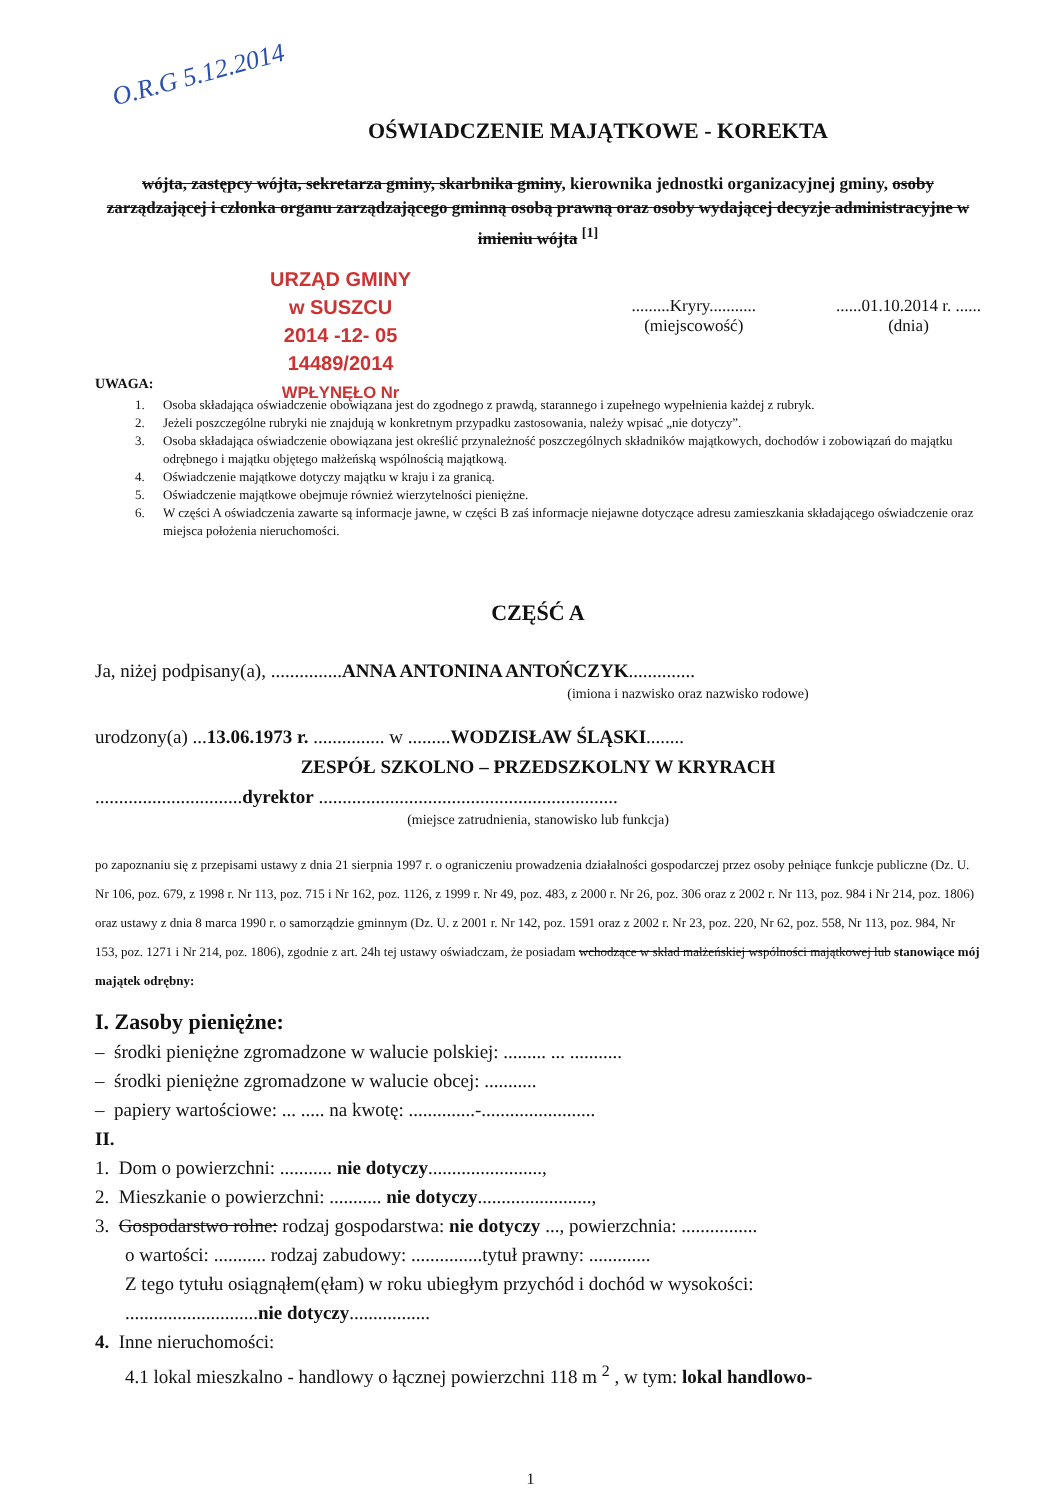O.R.G 5.12.2014
URZĄD GMINY
w SUSZCU
2014 -12- 05
14489/2014
WPŁYNĘŁO Nr
OŚWIADCZENIE MAJĄTKOWE - KOREKTA
wójta, zastępcy wójta, sekretarza gminy, skarbnika gminy, kierownika jednostki organizacyjnej gminy, osoby zarządzającej i członka organu zarządzającego gminną osobą prawną oraz osoby wydającej decyzje administracyjne w imieniu wójta <sup>[1]</sup>
.........Kryry...........
(miejscowość)
......01.10.2014 r. ......
(dnia)
UWAGA:
1. Osoba składająca oświadczenie obowiązana jest do zgodnego z prawdą, starannego i zupełnego wypełnienia każdej z rubryk.
2. Jeżeli poszczególne rubryki nie znajdują w konkretnym przypadku zastosowania, należy wpisać „nie dotyczy”.
3. Osoba składająca oświadczenie obowiązana jest określić przynależność poszczególnych składników majątkowych, dochodów i zobowiązań do majątku odrębnego i majątku objętego małżeńską wspólnością majątkową.
4. Oświadczenie majątkowe dotyczy majątku w kraju i za granicą.
5. Oświadczenie majątkowe obejmuje również wierzytelności pieniężne.
6. W części A oświadczenia zawarte są informacje jawne, w części B zaś informacje niejawne dotyczące adresu zamieszkania składającego oświadczenie oraz miejsca położenia nieruchomości.
CZĘŚĆ A
Ja, niżej podpisany(a), ...............ANNA ANTONINA ANTOŃCZYK..............
(imiona i nazwisko oraz nazwisko rodowe)
urodzony(a) ...13.06.1973 r. ............... w .........WODZISŁAW ŚLĄSKI........
ZESPÓŁ SZKOLNO – PRZEDSZKOLNY W KRYRACH
...............................dyrektor ...............................................................
(miejsce zatrudnienia, stanowisko lub funkcja)
po zapoznaniu się z przepisami ustawy z dnia 21 sierpnia 1997 r. o ograniczeniu prowadzenia działalności gospodarczej przez osoby pełniące funkcje publiczne (Dz. U. Nr 106, poz. 679, z 1998 r. Nr 113, poz. 715 i Nr 162, poz. 1126, z 1999 r. Nr 49, poz. 483, z 2000 r. Nr 26, poz. 306 oraz z 2002 r. Nr 113, poz. 984 i Nr 214, poz. 1806) oraz ustawy z dnia 8 marca 1990 r. o samorządzie gminnym (Dz. U. z 2001 r. Nr 142, poz. 1591 oraz z 2002 r. Nr 23, poz. 220, Nr 62, poz. 558, Nr 113, poz. 984, Nr 153, poz. 1271 i Nr 214, poz. 1806), zgodnie z art. 24h tej ustawy oświadczam, że posiadam wchodzące w skład małżeńskiej wspólności majątkowej lub stanowiące mój majątek odrębny:
I. Zasoby pieniężne:
– środki pieniężne zgromadzone w walucie polskiej: ......... ... ...........
– środki pieniężne zgromadzone w walucie obcej: ...........
– papiery wartościowe: ... ..... na kwotę: ..............-........................
II.
1. Dom o powierzchni: ........... nie dotyczy........................,
2. Mieszkanie o powierzchni: ........... nie dotyczy........................,
3. Gospodarstwo rolne: rodzaj gospodarstwa: nie dotyczy ..., powierzchnia: ................
o wartości: ........... rodzaj zabudowy: ...............tytuł prawny: .............
Z tego tytułu osiągnąłem(ęłam) w roku ubiegłym przychód i dochód w wysokości:
............................nie dotyczy.................
4. Inne nieruchomości:
4.1 lokal mieszkalno - handlowy o łącznej powierzchni 118 m <sup>2</sup> , w tym: lokal handlowo-
1